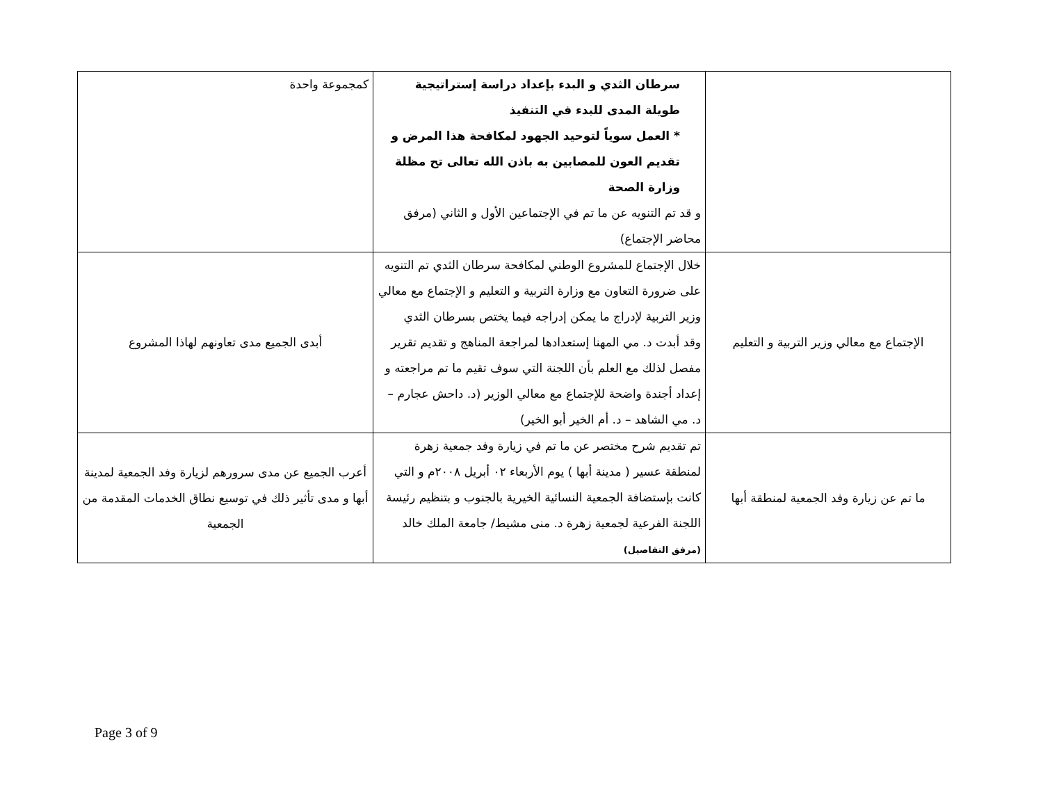| | سرطان الثدي و البدء بإعداد دراسة إستراتيجية طويلة المدى للبدء في التنفيذ * العمل سوياً لتوحيد الجهود لمكافحة هذا المرض و تقديم العون للمصابين به باذن الله تعالى تح مظلة وزارة الصحة و قد تم التنويه عن ما تم في الإجتماعين الأول و الثاني (مرفق محاضر الإجتماع) | كمجموعة واحدة |
| الإجتماع مع معالي وزير التربية و التعليم | خلال الإجتماع للمشروع الوطني لمكافحة سرطان الثدي تم التنويه على ضرورة التعاون مع وزارة التربية و التعليم و الإجتماع مع معالي وزير التربية لإدراج ما يمكن إدراجه فيما يختص بسرطان الثدي وقد أبدت د. مي المهنا إستعدادها لمراجعة المناهج و تقديم تقرير مفصل لذلك مع العلم بأن اللجنة التي سوف تقيم ما تم مراجعته و إعداد أجندة واضحة للإجتماع مع معالي الوزير (د. داحش عجارم – د. مي الشاهد – د. أم الخير أبو الخير) | أبدى الجميع مدى تعاونهم لهاذا المشروع |
| ما تم عن زيارة وفد الجمعية لمنطقة أبها | تم تقديم شرح مختصر عن ما تم في زيارة وفد جمعية زهرة لمنطقة عسير ( مدينة أبها ) يوم الأربعاء ٠٢ أبريل ٢٠٠٨م و التي كانت بإستضافة الجمعية النسائية الخيرية بالجنوب و بتنظيم رئيسة اللجنة الفرعية لجمعية زهرة د. منى مشيط/ جامعة الملك خالد (مرفق التفاصيل) | أعرب الجميع عن مدى سرورهم لزيارة وفد الجمعية لمدينة أبها و مدى تأثير ذلك في توسيع نطاق الخدمات المقدمة من الجمعية |
Page 3 of 9